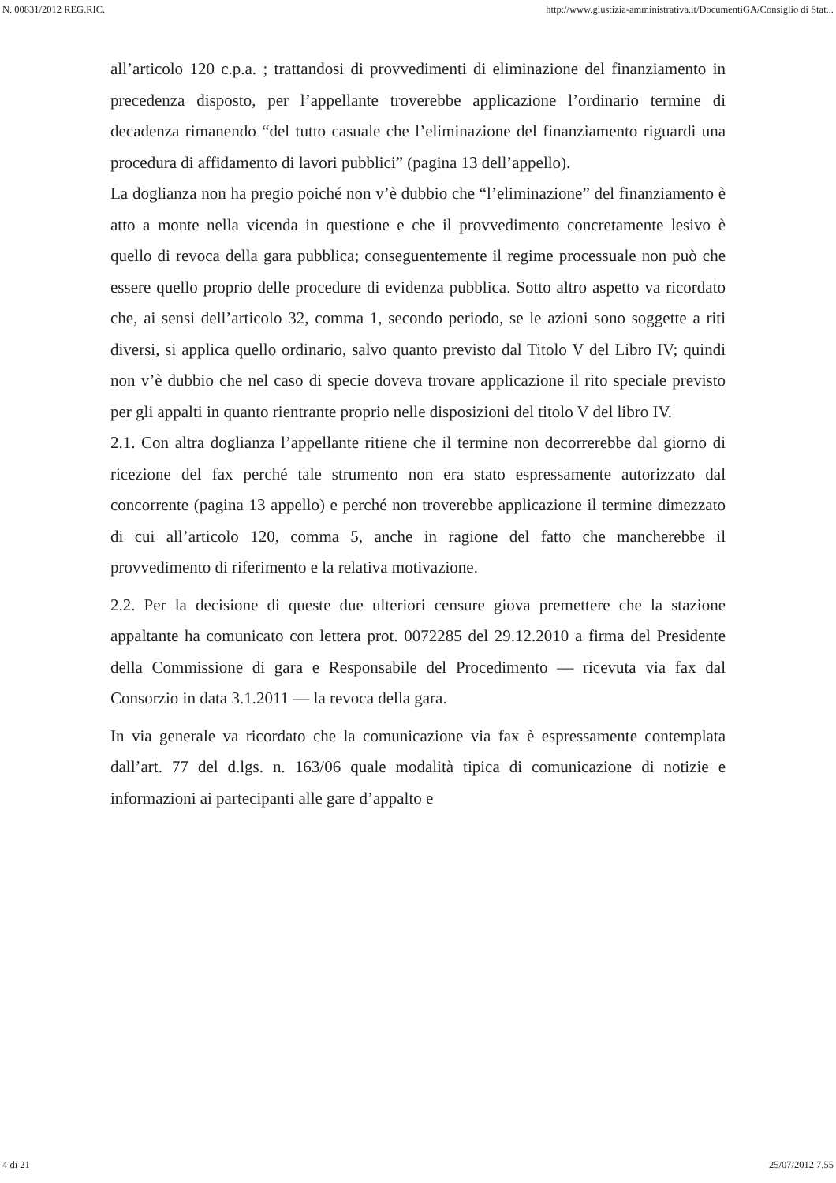N. 00831/2012 REG.RIC. http://www.giustizia-amministrativa.it/DocumentiGA/Consiglio di Stat...
all’articolo 120 c.p.a. ; trattandosi di provvedimenti di eliminazione del finanziamento in precedenza disposto, per l’appellante troverebbe applicazione l’ordinario termine di decadenza rimanendo “del tutto casuale che l’eliminazione del finanziamento riguardi una procedura di affidamento di lavori pubblici” (pagina 13 dell’appello).
La doglianza non ha pregio poiché non v’è dubbio che “l’eliminazione” del finanziamento è atto a monte nella vicenda in questione e che il provvedimento concretamente lesivo è quello di revoca della gara pubblica; conseguentemente il regime processuale non può che essere quello proprio delle procedure di evidenza pubblica. Sotto altro aspetto va ricordato che, ai sensi dell’articolo 32, comma 1, secondo periodo, se le azioni sono soggette a riti diversi, si applica quello ordinario, salvo quanto previsto dal Titolo V del Libro IV; quindi non v’è dubbio che nel caso di specie doveva trovare applicazione il rito speciale previsto per gli appalti in quanto rientrante proprio nelle disposizioni del titolo V del libro IV.
2.1. Con altra doglianza l’appellante ritiene che il termine non decorrerebbe dal giorno di ricezione del fax perché tale strumento non era stato espressamente autorizzato dal concorrente (pagina 13 appello) e perché non troverebbe applicazione il termine dimezzato di cui all’articolo 120, comma 5, anche in ragione del fatto che mancherebbe il provvedimento di riferimento e la relativa motivazione.
2.2. Per la decisione di queste due ulteriori censure giova premettere che la stazione appaltante ha comunicato con lettera prot. 0072285 del 29.12.2010 a firma del Presidente della Commissione di gara e Responsabile del Procedimento — ricevuta via fax dal Consorzio in data 3.1.2011 — la revoca della gara.
In via generale va ricordato che la comunicazione via fax è espressamente contemplata dall’art. 77 del d.lgs. n. 163/06 quale modalità tipica di comunicazione di notizie e informazioni ai partecipanti alle gare d’appalto e
4 di 21 25/07/2012 7.55